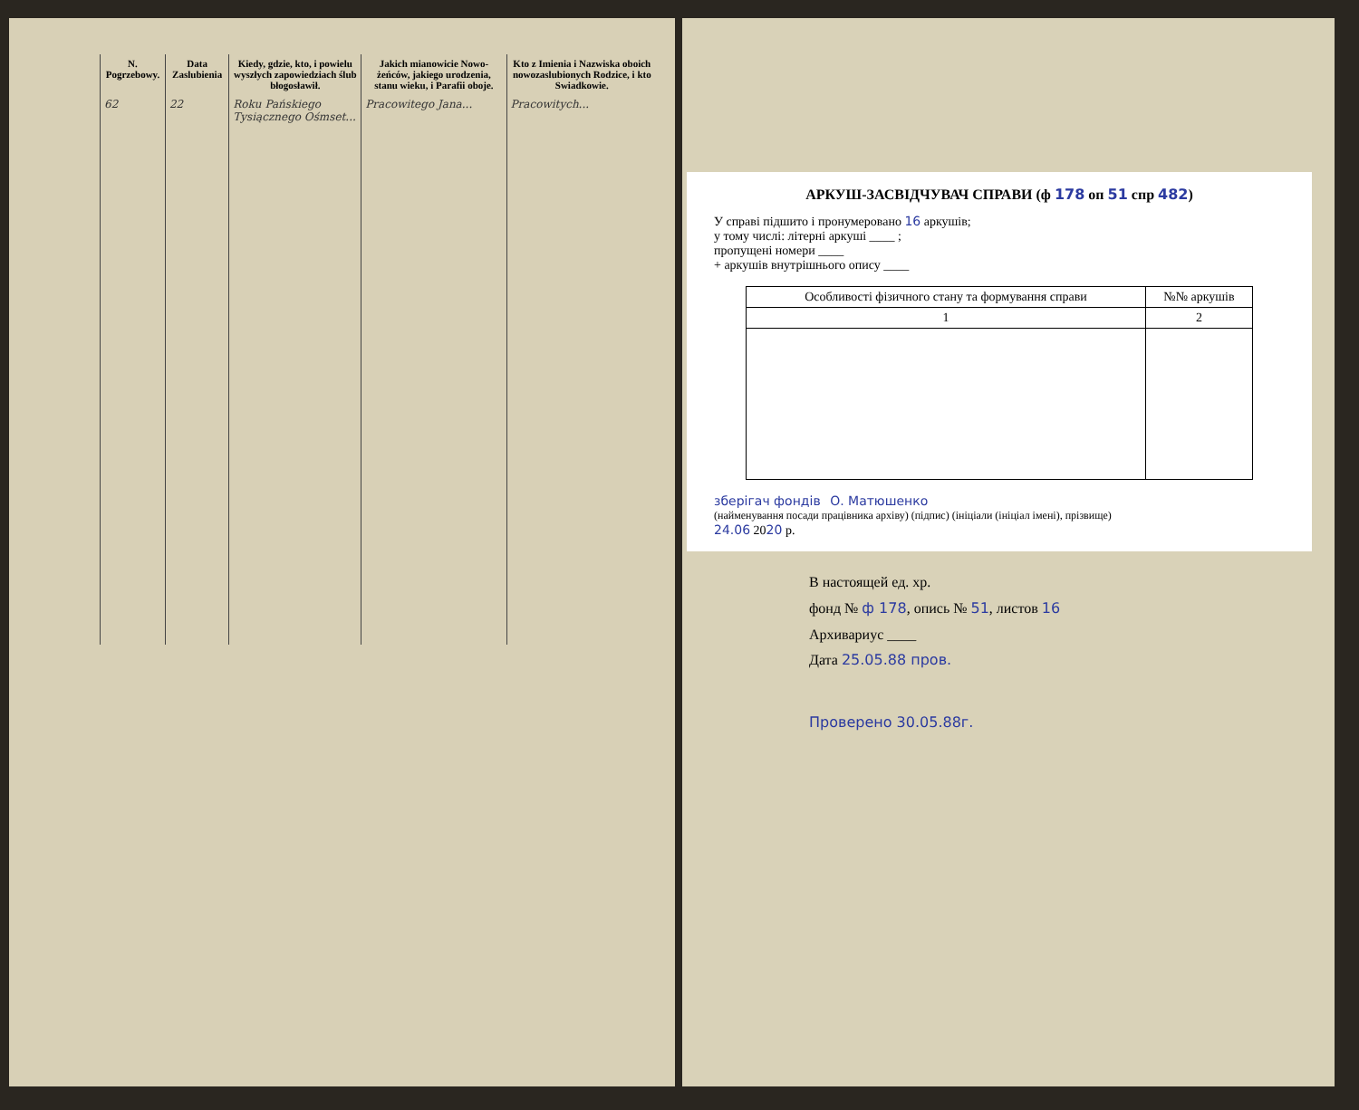| N. Pogrzebowy. | Data Zaslubienia | Kiedy, gdzie, kto, i po­wielu wyszłych zapowiedziach ślub błogosławił. | Jakich mianowicie Nowo­żeńców, jakiego urodzenia, stanu wieku, i Parafii o­boje. | Kto z Imienia i Nazwiska oboich nowozaslubionych Ro­dzice, i kto Swiadkowie. |
| --- | --- | --- | --- | --- |
| 62 | 22 | Roku Pańskiego Tysiącznego Ośmset... | Pracowitego Jana... | Pracowitych... |
АРКУШ-ЗАСВІДЧУВАЧ СПРАВИ (ф 178 оп 51 спр 482)
У справі підшито і пронумеровано 16 аркушів;
у тому числі: літерні аркуші ____ ;
пропущені номери ____
+ аркушів внутрішнього опису ____
| Особливості фізичного стану та формування справи | №№ аркушів |
| --- | --- |
| 1 | 2 |
зберігач фондів О. Матюшенко
(найменування посади працівника архіву) (підпис) (ініціали (ініціал імені), прізвище)
24.06 2020 р.
В настоящей ед. хр.
фонд № ф 178, опись № 51, листов 16
Архивариус ____
Дата 25.05.88 пров.
Проверено 30.05.88г.